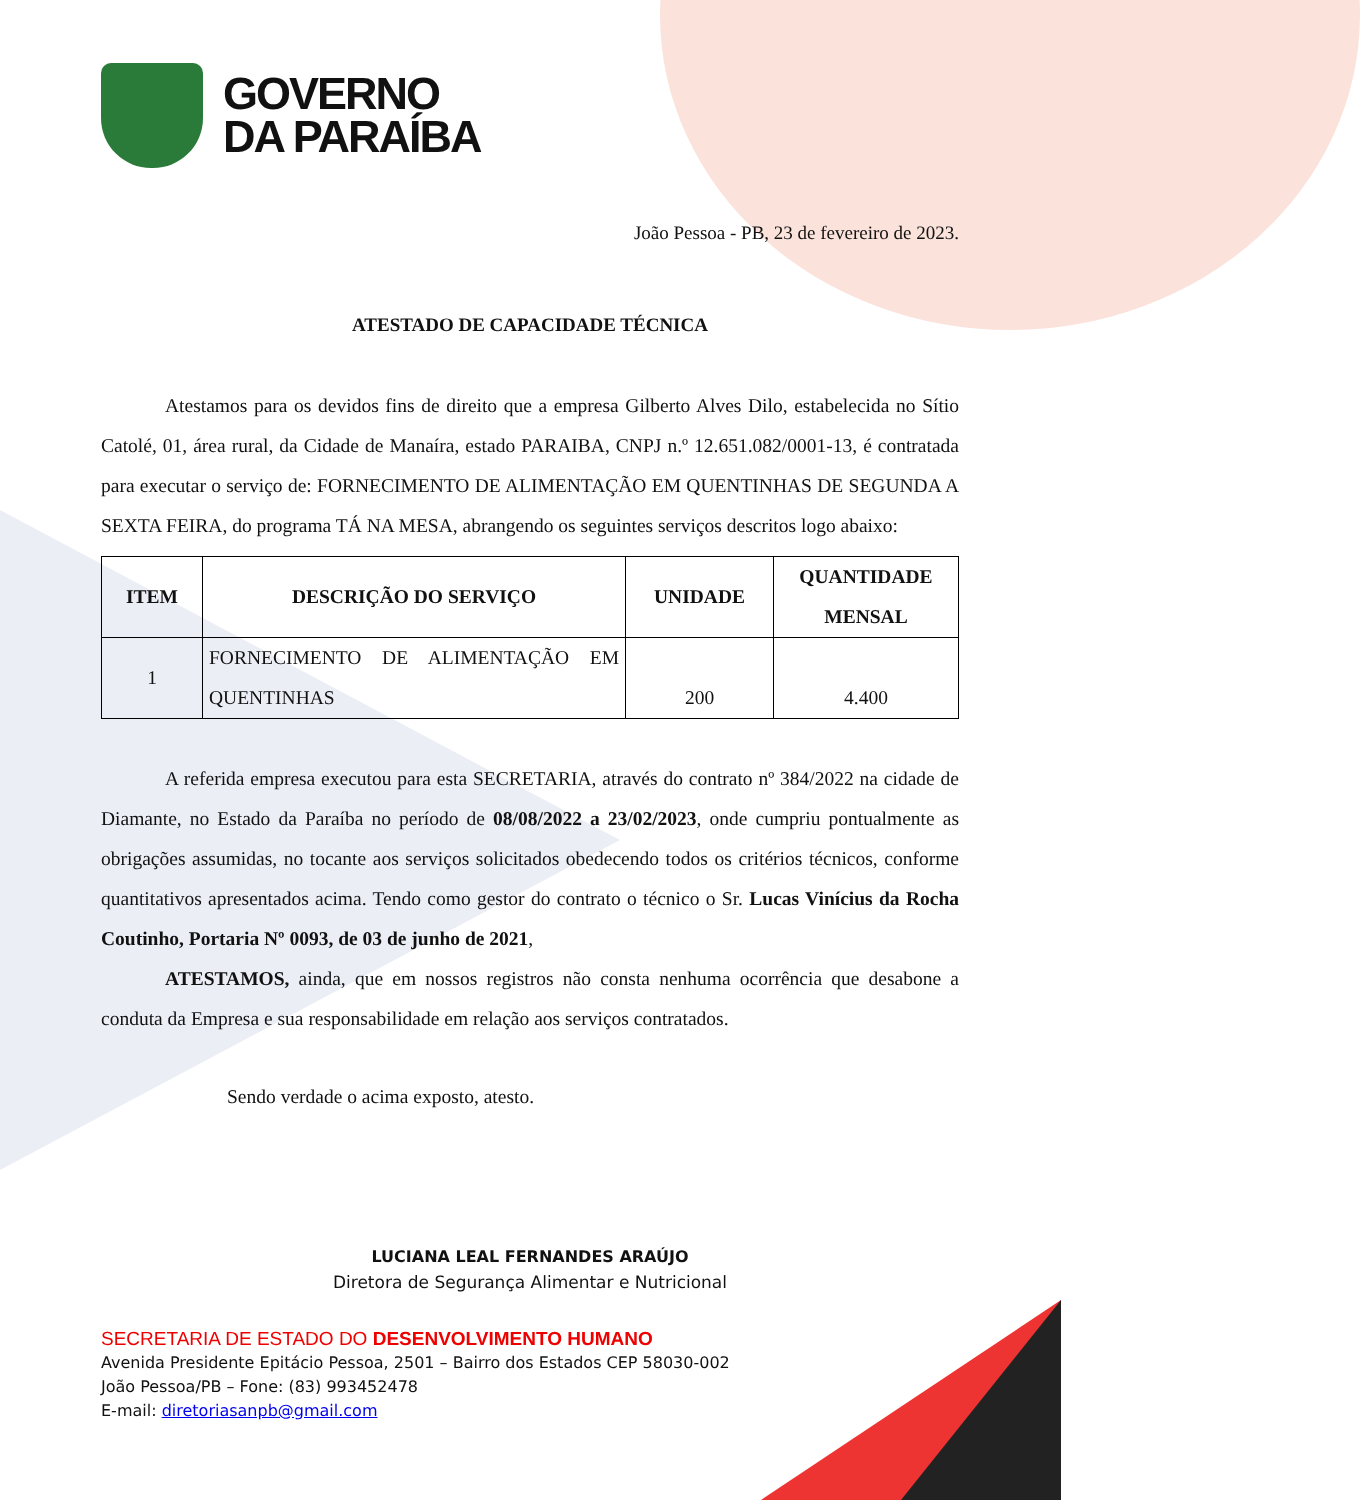GOVERNO
DA PARAÍBA
João Pessoa - PB, 23 de fevereiro de 2023.
ATESTADO DE CAPACIDADE TÉCNICA
Atestamos para os devidos fins de direito que a empresa Gilberto Alves Dilo, estabelecida no Sítio Catolé, 01, área rural, da Cidade de Manaíra, estado PARAIBA, CNPJ n.º 12.651.082/0001-13, é contratada para executar o serviço de: FORNECIMENTO DE ALIMENTAÇÃO EM QUENTINHAS DE SEGUNDA A SEXTA FEIRA, do programa TÁ NA MESA, abrangendo os seguintes serviços descritos logo abaixo:
| ITEM | DESCRIÇÃO DO SERVIÇO | UNIDADE | QUANTIDADE MENSAL |
| --- | --- | --- | --- |
| 1 | FORNECIMENTO DE ALIMENTAÇÃO EM QUENTINHAS | 200 | 4.400 |
A referida empresa executou para esta SECRETARIA, através do contrato nº 384/2022 na cidade de Diamante, no Estado da Paraíba no período de 08/08/2022 a 23/02/2023, onde cumpriu pontualmente as obrigações assumidas, no tocante aos serviços solicitados obedecendo todos os critérios técnicos, conforme quantitativos apresentados acima. Tendo como gestor do contrato o técnico o Sr. Lucas Vinícius da Rocha Coutinho, Portaria Nº 0093, de 03 de junho de 2021,
ATESTAMOS, ainda, que em nossos registros não consta nenhuma ocorrência que desabone a conduta da Empresa e sua responsabilidade em relação aos serviços contratados.
Sendo verdade o acima exposto, atesto.
LUCIANA LEAL FERNANDES ARAÚJO
Diretora de Segurança Alimentar e Nutricional
SECRETARIA DE ESTADO DO DESENVOLVIMENTO HUMANO
Avenida Presidente Epitácio Pessoa, 2501 – Bairro dos Estados CEP 58030-002
João Pessoa/PB – Fone: (83) 993452478
E-mail: diretoriasanpb@gmail.com